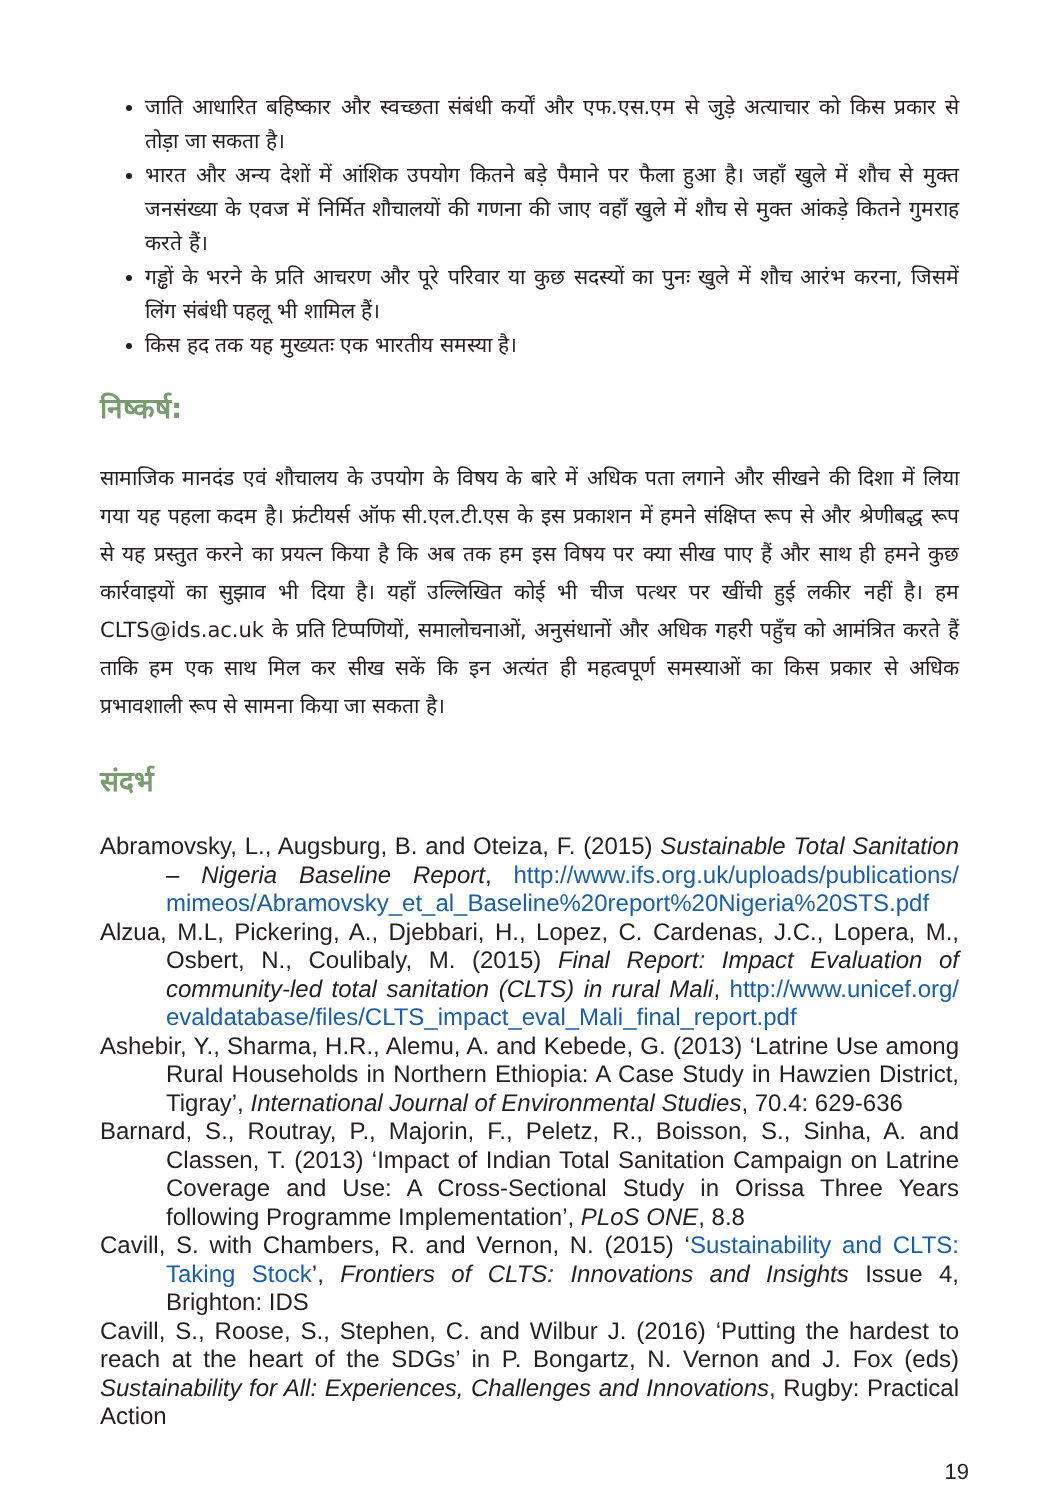जाति आधारित बहिष्कार और स्वच्छता संबंधी कर्यों और एफ.एस.एम से जुड़े अत्याचार को किस प्रकार से तोड़ा जा सकता है।
भारत और अन्य देशों में आंशिक उपयोग कितने बड़े पैमाने पर फैला हुआ है। जहाँ खुले में शौच से मुक्त जनसंख्या के एवज में निर्मित शौचालयों की गणना की जाए वहाँ खुले में शौच से मुक्त आंकड़े कितने गुमराह करते हैं।
गड्ढों के भरने के प्रति आचरण और पूरे परिवार या कुछ सदस्यों का पुनः खुले में शौच आरंभ करना, जिसमें लिंग संबंधी पहलू भी शामिल हैं।
किस हद तक यह मुख्यतः एक भारतीय समस्या है।
निष्कर्ष:
सामाजिक मानदंड एवं शौचालय के उपयोग के विषय के बारे में अधिक पता लगाने और सीखने की दिशा में लिया गया यह पहला कदम है। फ्रंटीयर्स ऑफ सी.एल.टी.एस के इस प्रकाशन में हमने संक्षिप्त रूप से और श्रेणीबद्ध रूप से यह प्रस्तुत करने का प्रयत्न किया है कि अब तक हम इस विषय पर क्या सीख पाए हैं और साथ ही हमने कुछ कार्रवाइयों का सुझाव भी दिया है। यहाँ उल्लिखित कोई भी चीज पत्थर पर खींची हुई लकीर नहीं है। हम CLTS@ids.ac.uk के प्रति टिप्पणियों, समालोचनाओं, अनुसंधानों और अधिक गहरी पहुँच को आमंत्रित करते हैं ताकि हम एक साथ मिल कर सीख सकें कि इन अत्यंत ही महत्वपूर्ण समस्याओं का किस प्रकार से अधिक प्रभावशाली रूप से सामना किया जा सकता है।
संदर्भ
Abramovsky, L., Augsburg, B. and Oteiza, F. (2015) Sustainable Total Sanitation – Nigeria Baseline Report, http://www.ifs.org.uk/uploads/publications/ mimeos/Abramovsky_et_al_Baseline%20report%20Nigeria%20STS.pdf
Alzua, M.L, Pickering, A., Djebbari, H., Lopez, C. Cardenas, J.C., Lopera, M., Osbert, N., Coulibaly, M. (2015) Final Report: Impact Evaluation of community-led total sanitation (CLTS) in rural Mali, http://www.unicef.org/ evaldatabase/files/CLTS_impact_eval_Mali_final_report.pdf
Ashebir, Y., Sharma, H.R., Alemu, A. and Kebede, G. (2013) ‘Latrine Use among Rural Households in Northern Ethiopia: A Case Study in Hawzien District, Tigray’, International Journal of Environmental Studies, 70.4: 629-636
Barnard, S., Routray, P., Majorin, F., Peletz, R., Boisson, S., Sinha, A. and Classen, T. (2013) ‘Impact of Indian Total Sanitation Campaign on Latrine Coverage and Use: A Cross-Sectional Study in Orissa Three Years following Programme Implementation’, PLoS ONE, 8.8
Cavill, S. with Chambers, R. and Vernon, N. (2015) ‘Sustainability and CLTS: Taking Stock’, Frontiers of CLTS: Innovations and Insights Issue 4, Brighton: IDS
Cavill, S., Roose, S., Stephen, C. and Wilbur J. (2016) ‘Putting the hardest to reach at the heart of the SDGs’ in P. Bongartz, N. Vernon and J. Fox (eds) Sustainability for All: Experiences, Challenges and Innovations, Rugby: Practical Action
19